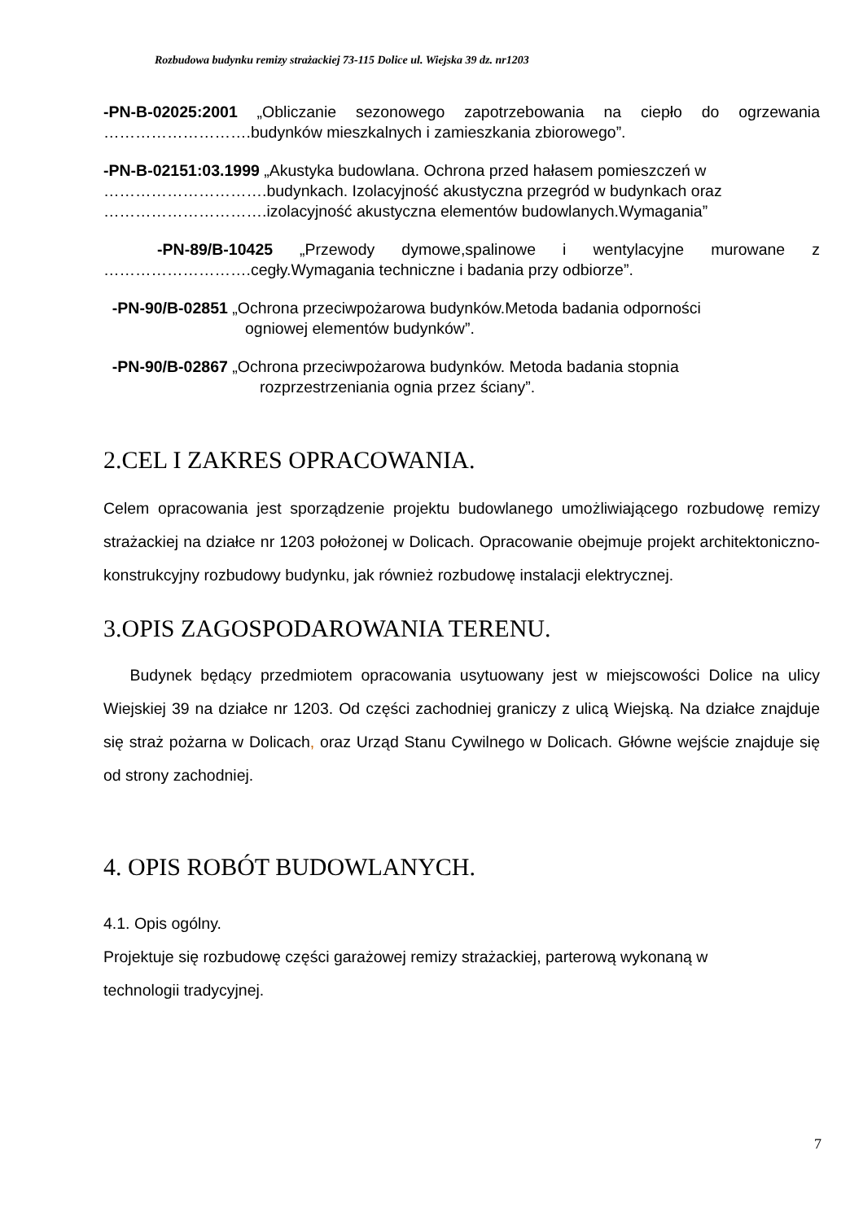Rozbudowa budynku remizy strażackiej 73-115 Dolice ul. Wiejska 39 dz. nr1203
-PN-B-02025:2001 „Obliczanie sezonowego zapotrzebowania na ciepło do ogrzewania
……………………….budynków mieszkalnych i zamieszkania zbiorowego”.
-PN-B-02151:03.1999 „Akustyka budowlana. Ochrona przed hałasem pomieszczeń w
………………………….budynkach. Izolacyjność akustyczna przegród w budynkach oraz
………………………….izolacyjność akustyczna elementów budowlanych.Wymagania”
-PN-89/B-10425 „Przewody dymowe,spalinowe i wentylacyjne murowane z
……………………….cegły.Wymagania techniczne i badania przy odbiorze”.
-PN-90/B-02851 „Ochrona przeciwpożarowa budynków.Metoda badania odporności
ogniowej elementów budynków”.
-PN-90/B-02867 „Ochrona przeciwpożarowa budynków. Metoda badania stopnia
rozprzestrzeniania ognia przez ściany”.
2.CEL I ZAKRES OPRACOWANIA.
Celem opracowania jest sporządzenie projektu budowlanego umożliwiającego rozbudowę remizy strażackiej na działce nr 1203 położonej w Dolicach. Opracowanie obejmuje projekt architektoniczno-konstrukcyjny rozbudowy budynku, jak również rozbudowę instalacji elektrycznej.
3.OPIS ZAGOSPODAROWANIA TERENU.
Budynek będący przedmiotem opracowania usytuowany jest w miejscowości Dolice na ulicy Wiejskiej 39 na działce nr 1203. Od części zachodniej graniczy z ulicą Wiejską. Na działce znajduje się straż pożarna w Dolicach, oraz Urząd Stanu Cywilnego w Dolicach. Główne wejście znajduje się od strony zachodniej.
4. OPIS ROBÓT BUDOWLANYCH.
4.1. Opis ogólny.
Projektuje się rozbudowę części garażowej remizy strażackiej, parterową wykonaną w
technologii tradycyjnej.
7